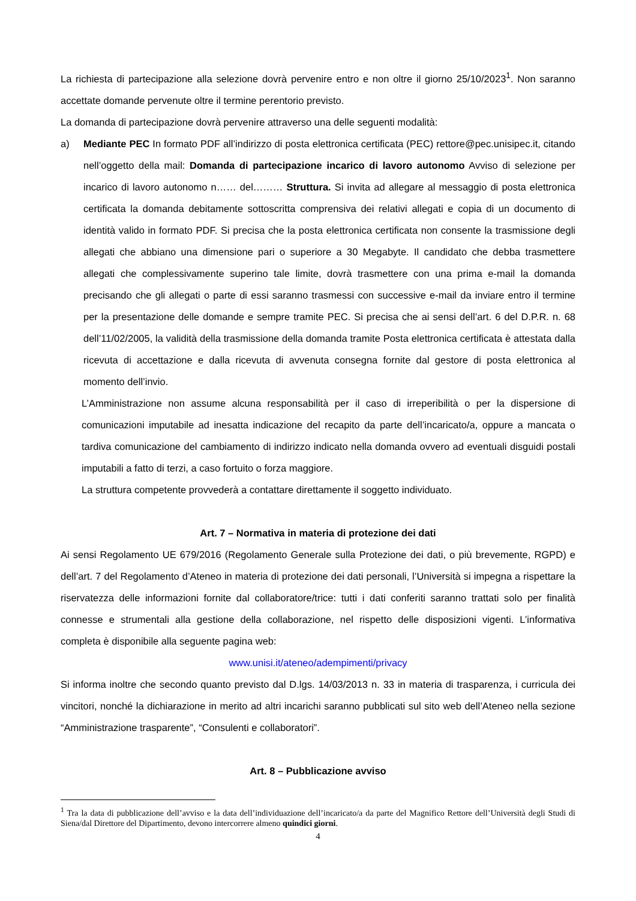La richiesta di partecipazione alla selezione dovrà pervenire entro e non oltre il giorno 25/10/2023<sup>1</sup>. Non saranno accettate domande pervenute oltre il termine perentorio previsto.
La domanda di partecipazione dovrà pervenire attraverso una delle seguenti modalità:
a) Mediante PEC In formato PDF all’indirizzo di posta elettronica certificata (PEC) rettore@pec.unisipec.it, citando nell’oggetto della mail: Domanda di partecipazione incarico di lavoro autonomo Avviso di selezione per incarico di lavoro autonomo n…… del……… Struttura. Si invita ad allegare al messaggio di posta elettronica certificata la domanda debitamente sottoscritta comprensiva dei relativi allegati e copia di un documento di identità valido in formato PDF. Si precisa che la posta elettronica certificata non consente la trasmissione degli allegati che abbiano una dimensione pari o superiore a 30 Megabyte. Il candidato che debba trasmettere allegati che complessivamente superino tale limite, dovrà trasmettere con una prima e-mail la domanda precisando che gli allegati o parte di essi saranno trasmessi con successive e-mail da inviare entro il termine per la presentazione delle domande e sempre tramite PEC. Si precisa che ai sensi dell’art. 6 del D.P.R. n. 68 dell’11/02/2005, la validità della trasmissione della domanda tramite Posta elettronica certificata è attestata dalla ricevuta di accettazione e dalla ricevuta di avvenuta consegna fornite dal gestore di posta elettronica al momento dell’invio.
L’Amministrazione non assume alcuna responsabilità per il caso di irreperibilità o per la dispersione di comunicazioni imputabile ad inesatta indicazione del recapito da parte dell’incaricato/a, oppure a mancata o tardiva comunicazione del cambiamento di indirizzo indicato nella domanda ovvero ad eventuali disguidi postali imputabili a fatto di terzi, a caso fortuito o forza maggiore.
La struttura competente provvederà a contattare direttamente il soggetto individuato.
Art. 7 – Normativa in materia di protezione dei dati
Ai sensi Regolamento UE 679/2016 (Regolamento Generale sulla Protezione dei dati, o più brevemente, RGPD) e dell’art. 7 del Regolamento d’Ateneo in materia di protezione dei dati personali, l’Università si impegna a rispettare la riservatezza delle informazioni fornite dal collaboratore/trice: tutti i dati conferiti saranno trattati solo per finalità connesse e strumentali alla gestione della collaborazione, nel rispetto delle disposizioni vigenti. L’informativa completa è disponibile alla seguente pagina web:
www.unisi.it/ateneo/adempimenti/privacy
Si informa inoltre che secondo quanto previsto dal D.lgs. 14/03/2013 n. 33 in materia di trasparenza, i curricula dei vincitori, nonché la dichiarazione in merito ad altri incarichi saranno pubblicati sul sito web dell’Ateneo nella sezione “Amministrazione trasparente”, “Consulenti e collaboratori”.
Art. 8 – Pubblicazione avviso
<sup>1</sup> Tra la data di pubblicazione dell’avviso e la data dell’individuazione dell’incaricato/a da parte del Magnifico Rettore dell’Università degli Studi di Siena/dal Direttore del Dipartimento, devono intercorrere almeno quindici giorni.
4